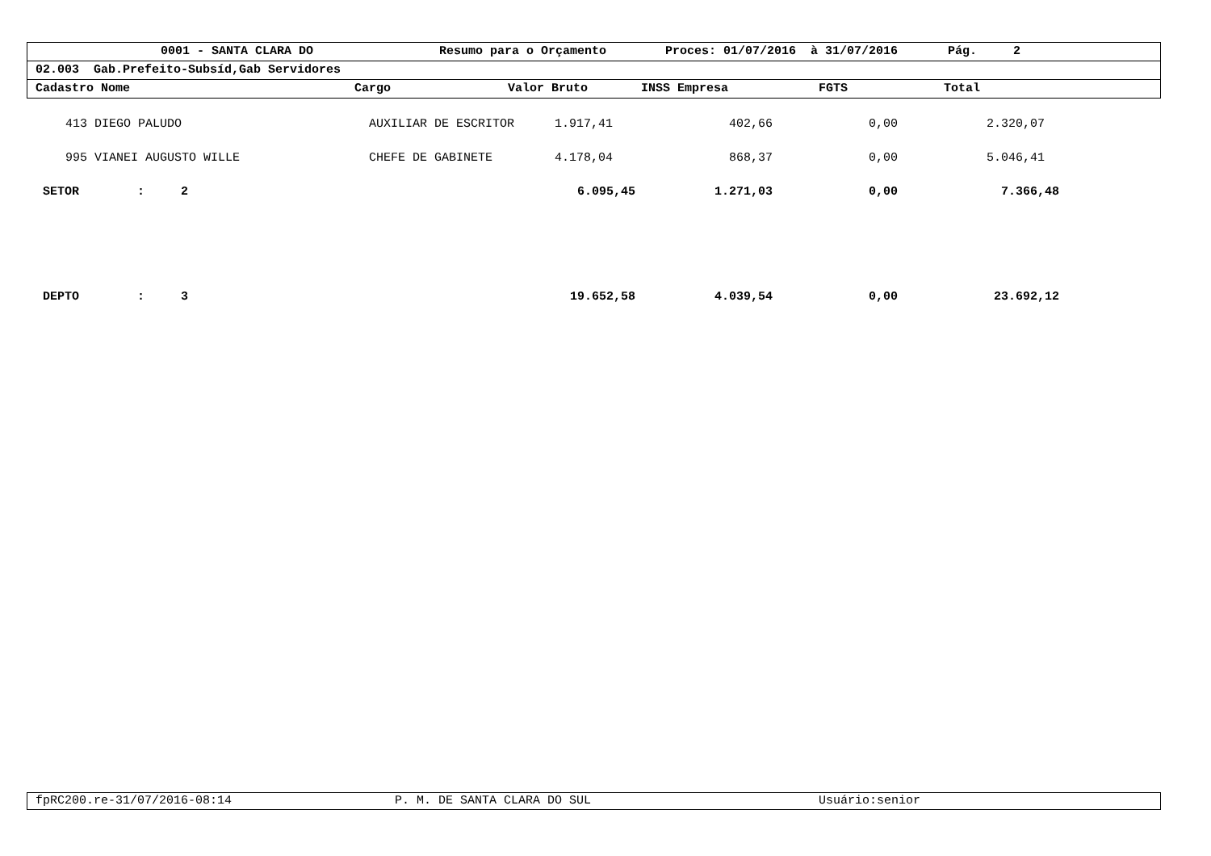0001 - SANTA CLARA DO Resumo para o Orçamento Proces: 01/07/2016 à 31/07/2016 Pág. 2
02.003 Gab.Prefeito-Subsíd,Gab Servidores
Cadastro Nome Cargo Valor Bruto INSS Empresa FGTS Total
| 413 DIEGO PALUDO | AUXILIAR DE ESCRITOR | 1.917,41 | 402,66 | 0,00 | 2.320,07 |
| 995 VIANEI AUGUSTO WILLE | CHEFE DE GABINETE | 4.178,04 | 868,37 | 0,00 | 5.046,41 |
| SETOR : 2 | | 6.095,45 | 1.271,03 | 0,00 | 7.366,48 |
| DEPTO : 3 | | 19.652,58 | 4.039,54 | 0,00 | 23.692,12 |
fpRC200.re-31/07/2016-08:14 P. M. DE SANTA CLARA DO SUL Usuário:senior